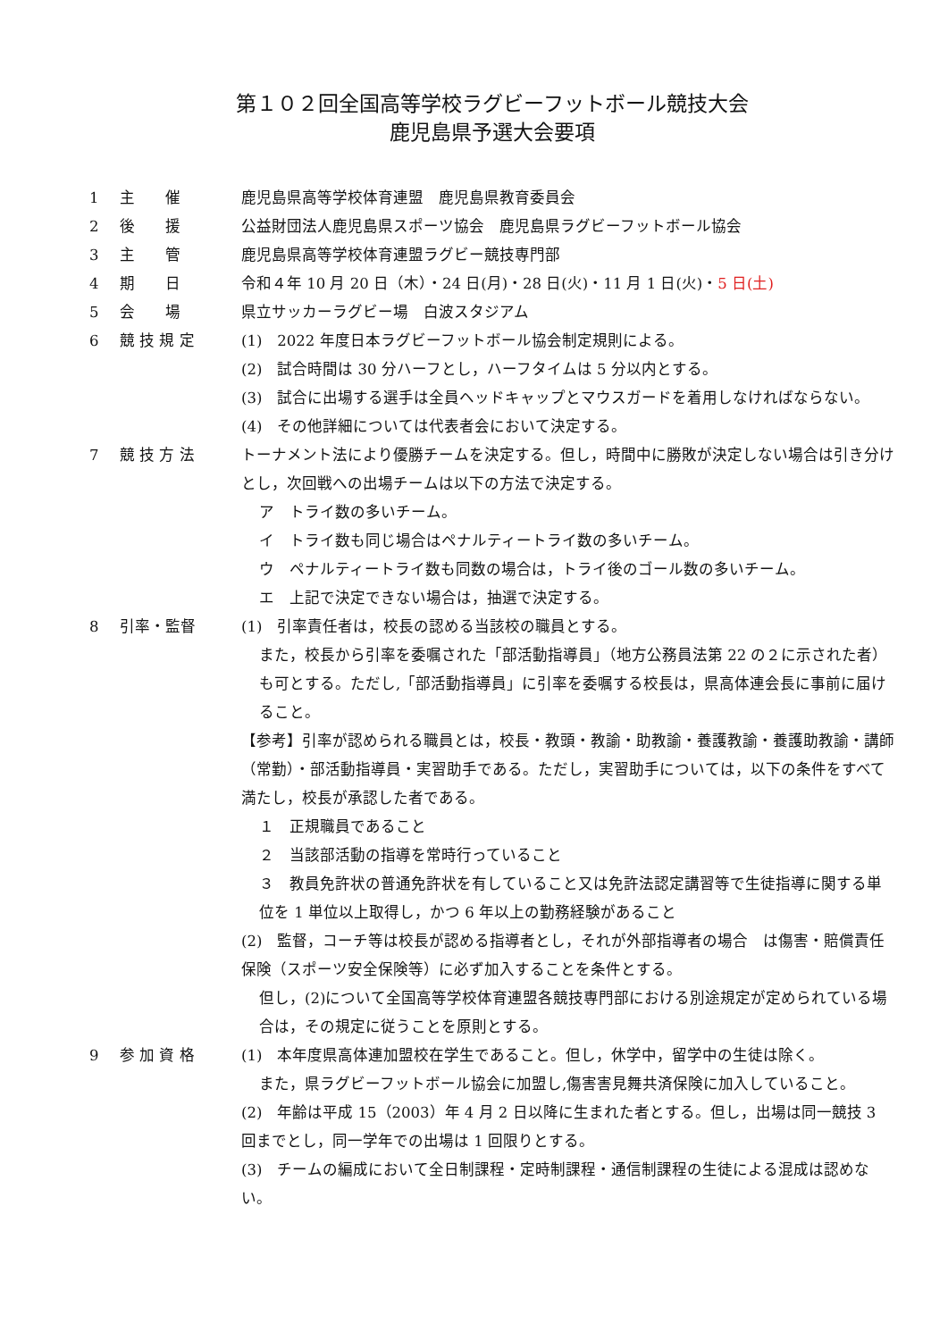第１０２回全国高等学校ラグビーフットボール競技大会
鹿児島県予選大会要項
1 主　　催 鹿児島県高等学校体育連盟　鹿児島県教育委員会
2 後　　援 公益財団法人鹿児島県スポーツ協会　鹿児島県ラグビーフットボール協会
3 主　　管 鹿児島県高等学校体育連盟ラグビー競技専門部
4 期　　日 令和４年 10 月 20 日（木）・24 日(月)・28 日(火)・11 月 1 日(火)・5 日(土)
5 会　　場 県立サッカーラグビー場　白波スタジアム
6 競 技 規 定 (1)　2022 年度日本ラグビーフットボール協会制定規則による。
(2)　試合時間は 30 分ハーフとし，ハーフタイムは 5 分以内とする。
(3)　試合に出場する選手は全員ヘッドキャップとマウスガードを着用しなければならない。
(4)　その他詳細については代表者会において決定する。
7 競 技 方 法 トーナメント法により優勝チームを決定する。但し，時間中に勝敗が決定しない場合は引き分けとし，次回戦への出場チームは以下の方法で決定する。
ア　トライ数の多いチーム。
イ　トライ数も同じ場合はペナルティートライ数の多いチーム。
ウ　ペナルティートライ数も同数の場合は，トライ後のゴール数の多いチーム。
エ　上記で決定できない場合は，抽選で決定する。
8 引率・監督 (1)　引率責任者は，校長の認める当該校の職員とする。
また，校長から引率を委嘱された「部活動指導員」（地方公務員法第 22 の２に示された者）も可とする。ただし,「部活動指導員」に引率を委嘱する校長は，県高体連会長に事前に届けること。
【参考】引率が認められる職員とは，校長・教頭・教諭・助教諭・養護教諭・養護助教諭・講師（常勤）・部活動指導員・実習助手である。ただし，実習助手については，以下の条件をすべて満たし，校長が承認した者である。
１　正規職員であること
２　当該部活動の指導を常時行っていること
３　教員免許状の普通免許状を有していること又は免許法認定講習等で生徒指導に関する単位を 1 単位以上取得し，かつ 6 年以上の勤務経験があること
(2)　監督，コーチ等は校長が認める指導者とし，それが外部指導者の場合　は傷害・賠償責任保険（スポーツ安全保険等）に必ず加入することを条件とする。
但し，(2)について全国高等学校体育連盟各競技専門部における別途規定が定められている場合は，その規定に従うことを原則とする。
9 参 加 資 格 (1)　本年度県高体連加盟校在学生であること。但し，休学中，留学中の生徒は除く。
また，県ラグビーフットボール協会に加盟し,傷害害見舞共済保険に加入していること。
(2)　年齢は平成 15（2003）年 4 月 2 日以降に生まれた者とする。但し，出場は同一競技 3 回までとし，同一学年での出場は 1 回限りとする。
(3)　チームの編成において全日制課程・定時制課程・通信制課程の生徒による混成は認めない。